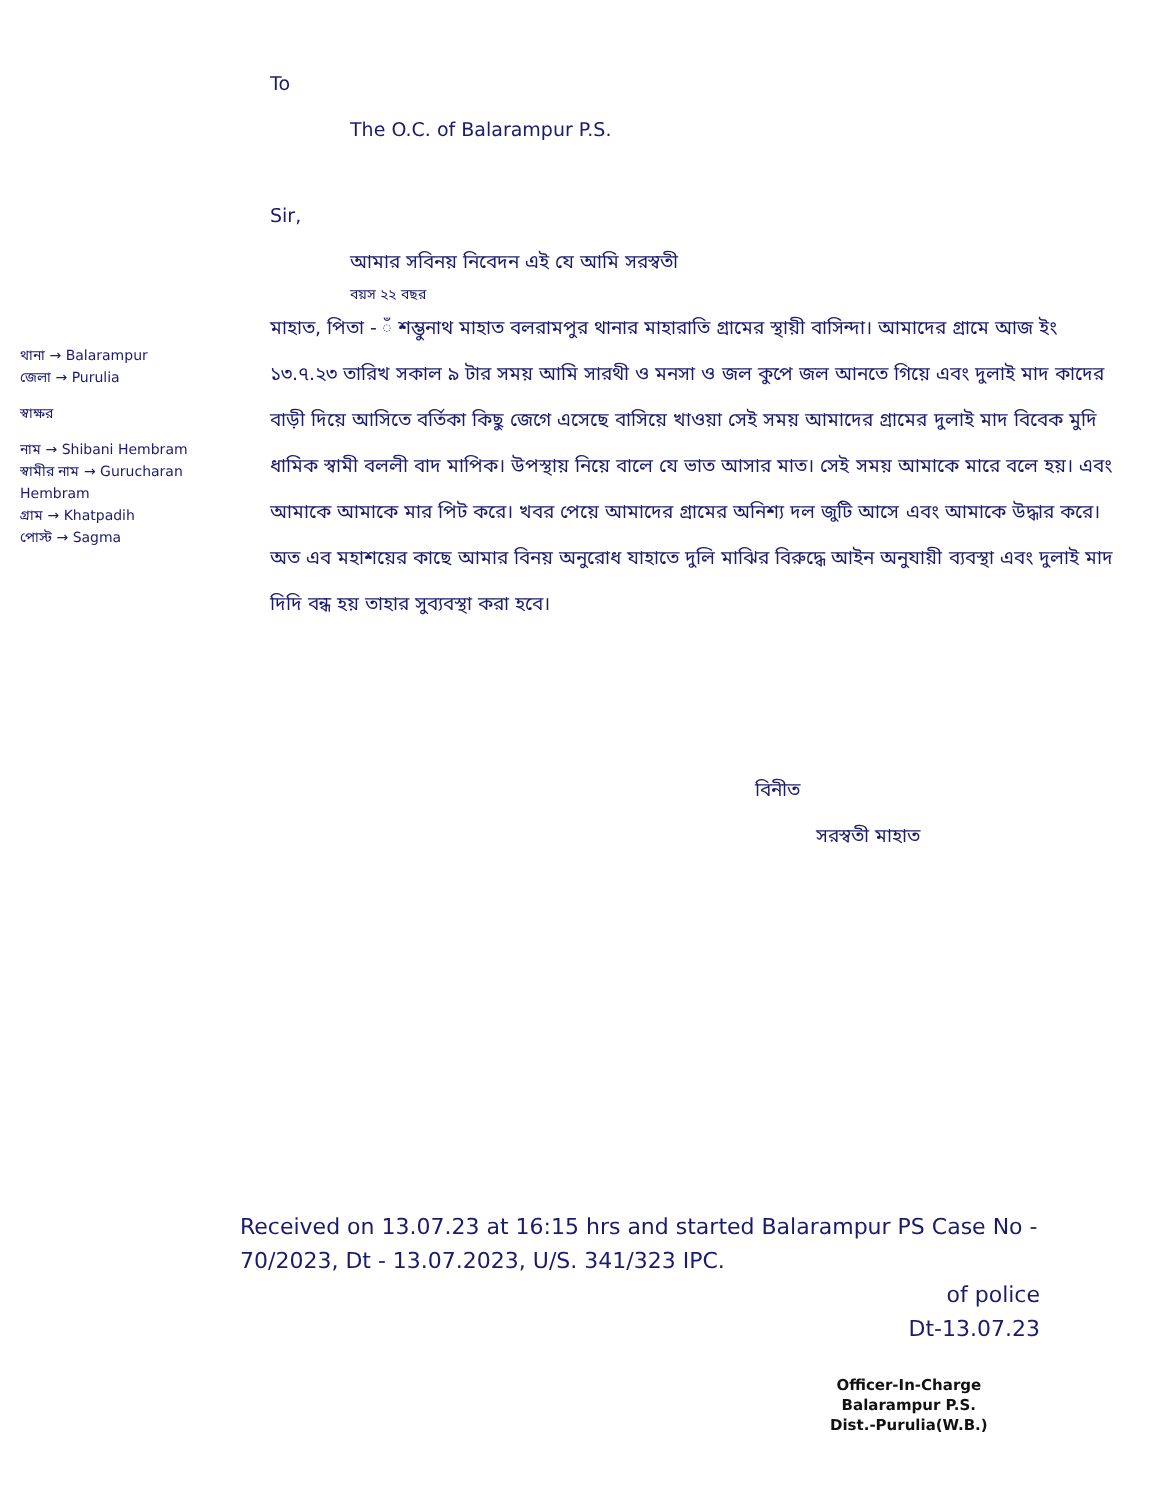থানা → Balarampur
জেলা → Purulia
স্বাক্ষর
নাম → Shibani Hembram
স্বামীর নাম → Gurucharan Hembram
গ্রাম → Khatpadih
পোস্ট → Sagma
To
The O.C. of Balarampur P.S.
Sir,
আমার সবিনয় নিবেদন এই যে আমি সরস্বতী
বয়স ২২ বছর
মাহাত, পিতা - ঁ শম্ভুনাথ মাহাত বলরামপুর থানার মাহারাতি গ্রামের স্থায়ী বাসিন্দা। আমাদের গ্রামে আজ ইং ১৩.৭.২৩ তারিখ সকাল ৯ টার সময় আমি সারথী ও মনসা ও জল কুপে জল আনতে গিয়ে এবং দুলাই মাদ কাদের বাড়ী দিয়ে আসিতে বর্তিকা কিছু জেগে এসেছে বাসিয়ে খাওয়া সেই সময় আমাদের গ্রামের দুলাই মাদ বিবেক মুদি ধামিক স্বামী বললী বাদ মাপিক। উপস্থায় নিয়ে বালে যে ভাত আসার মাত। সেই সময় আমাকে মারে বলে হয়। এবং আমাকে আমাকে মার পিট করে। খবর পেয়ে আমাদের গ্রামের অনিশ্য দল জুটি আসে এবং আমাকে উদ্ধার করে। অত এব মহাশয়ের কাছে আমার বিনয় অনুরোধ যাহাতে দুলি মাঝির বিরুদ্ধে আইন অনুযায়ী ব্যবস্থা এবং দুলাই মাদ দিদি বন্ধ হয় তাহার সুব্যবস্থা করা হবে।
বিনীত
সরস্বতী মাহাত
Received on 13.07.23 at 16:15 hrs and started Balarampur PS Case No - 70/2023, Dt - 13.07.2023, U/S. 341/323 IPC.
of police
Dt-13.07.23
Officer-In-Charge
Balarampur P.S.
Dist.-Purulia(W.B.)